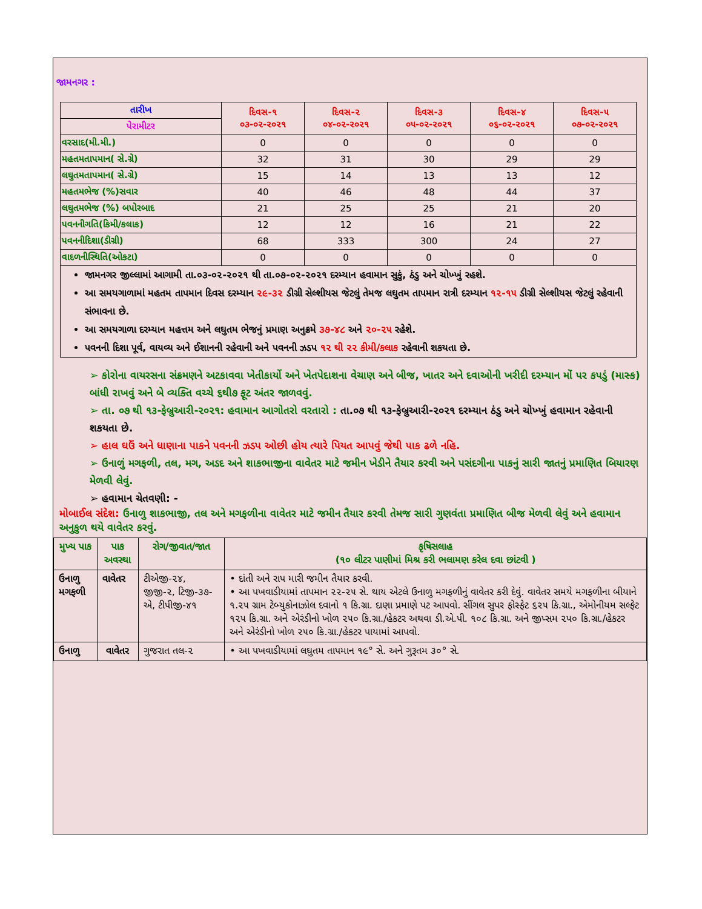જામનગર :
| તારીખ | દિવસ-૧ ૦૩-૦૨-૨૦૨૧ | દિવસ-૨ ૦૪-૦૨-૨૦૨૧ | દિવસ-૩ ૦૫-૦૨-૨૦૨૧ | દિવસ-૪ ૦૬-૦૨-૨૦૨૧ | દિવસ-૫ ૦૭-૦૨-૨૦૨૧ |
| --- | --- | --- | --- | --- | --- |
| પેરામીટર | | | | | |
| વરસાદ(મી.મી.) | 0 | 0 | 0 | 0 | 0 |
| મહતમતાપમાન( સે.ગ્રે) | 32 | 31 | 30 | 29 | 29 |
| લઘુતમતાપમાન( સે.ગ્રે) | 15 | 14 | 13 | 13 | 12 |
| મહતમભેજ (%)સવાર | 40 | 46 | 48 | 44 | 37 |
| લઘુતમભેજ (%) બપોરબાદ | 21 | 25 | 25 | 21 | 20 |
| પવનનીગતિ(કિમી/કલાક) | 12 | 12 | 16 | 21 | 22 |
| પવનનીદિશા(ડીગ્રી) | 68 | 333 | 300 | 24 | 27 |
| વાદળનીસ્થિતિ(ઓકટા) | 0 | 0 | 0 | 0 | 0 |
જામનગર જીલ્લામાં આગામી તા.૦૩-૦૨-૨૦૨૧ થી તા.૦૭-૦૨-૨૦૨૧ દરમ્યાન હવામાન સુકું, ઠંડુ અને ચોખ્ખું રહશે.
આ સમયગાળામાં મહતમ તાપમાન દિવસ દરમ્યાન ૨૯-૩૨ ડીગ્રી સેલ્શીયસ જેટલું તેમજ લઘુતમ તાપમાન રાત્રી દરમ્યાન ૧૨-૧૫ ડીગ્રી સેલ્શીયસ જેટલું રહેવાની સંભાવના છે.
આ સમયગાળા દરમ્યાન મહત્તમ અને લઘુતમ ભેજનું પ્રમાણ અનુક્રમે ૩૭-૪૮ અને ૨૦-૨૫ રહેશે.
પવનની દિશા પૂર્વ, વાયવ્ય અને ઈશાનની રહેવાની અને પવનની ઝડપ ૧૨ થી ૨૨ કીમી/કલાક રહેવાની શકયતા છે.
➢ કોરોના વાયરસના સંક્રમણને અટકાવવા ખેતીકાર્યો અને ખેતપેદાશના વેચાણ અને બીજ, ખાતર અને દવાઓની ખરીદી દરમ્યાન મોં પર કપડું (માસ્ક) બાંધી રાખવું અને બે વ્યક્તિ વચ્ચે ૬થી૭ ફૂટ અંતર જાળવવું.
➢ તા. ૦૭ થી ૧૩-ફેબ્રુઆરી-૨૦૨૧: હવામાન આગોતરો વરતારો : તા.૦૭ થી ૧૩-ફેબ્રુઆરી-૨૦૨૧ દરમ્યાન ઠંડુ અને ચોખ્ખું હવામાન રહેવાની શકયતા છે.
➢ હાલ ઘઉં અને ધાણાના પાકને પવનની ઝડપ ઓછી હોય ત્યારે પિયત આપવું જેથી પાક ઢળે નહિ.
➢ ઉનાળું મગફળી, તલ, મગ, અડદ અને શાકભાજીના વાવેતર માટે જમીન ખેડીને તૈયાર કરવી અને પસંદગીના પાકનું સારી જાતનું પ્રમાણિત બિયારણ મેળવી લેવું.
➢ હવામાન ચેતવણી: -
મોબાઈલ સંદેશ: ઉનાળુ શાકભાજી, તલ અને મગફળીના વાવેતર માટે જમીન તૈયાર કરવી તેમજ સારી ગુણવંતા પ્રમાણિત બીજ મેળવી લેવું અને હવામાન અનુકુળ થયે વાવેતર કરવું.
| મુખ્ય પાક | પાક અવસ્થા | રોગ/જીવાત/જાત | કૃષિસલાહ (૧૦ લીટર પાણીમાં મિશ્ર કરી ભલામણ કરેલ દવા છાંટવી ) |
| --- | --- | --- | --- |
| ઉનાળુ મગફળી | વાવેતર | ટીએજી-૨૪, જીજી-૨, ટિજી-૩૭-એ, ટીપીજી-૪૧ | • દાંતી અને રાપ મારી જમીન તૈયાર કરવી. • આ પખવાડીયામાં તાપમાન ૨૨-૨૫ સે. થાય એટલે ઉનાળુ મગફળીનું વાવેતર કરી દેવું. વાવેતર સમયે મગફળીના બીયાને ૧.૨૫ ગ્રામ ટેબ્યુકોનાઝોલ દવાનો ૧ કિ.ગ્રા. દાણા પ્રમાણે પટ આપવો. સીંગલ સુપર ફોસ્ફેટ ૬૨૫ કિ.ગ્રા., એમોનીયમ સલ્ફેટ ૧૨૫ કિ.ગ્રા. અને એરંડીનો ખોળ ૨૫૦ કિ.ગ્રા./હેકટર અથવા ડી.એ.પી. ૧૦૮ કિ.ગ્રા. અને જીપ્સમ ૨૫૦ કિ.ગ્રા./હેકટર અને એરંડીનો ખોળ ૨૫૦ કિ.ગ્રા./હેકટર પાયામાં આપવો. |
| ઉનાળુ | વાવેતર | ગુજરાત તલ-૨ | • આ પખવાડીયામાં લઘુતમ તાપમાન ૧૯° સે. અને ગુરૂતમ ૩૦° સે. |